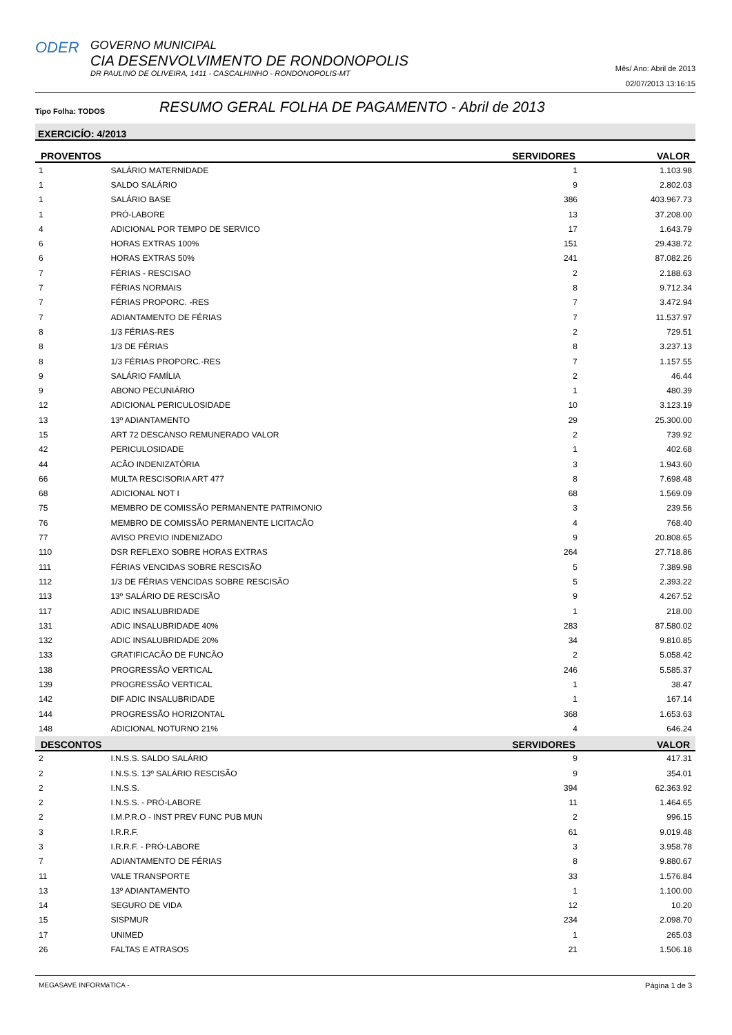ODER
GOVERNO MUNICIPAL
CIA DESENVOLVIMENTO DE RONDONOPOLIS
DR PAULINO DE OLIVEIRA, 1411 - CASCALHINHO - RONDONOPOLIS-MT
Mês/ Ano: Abril de 2013
02/07/2013 13:16:15
Tipo Folha: TODOS
RESUMO GERAL FOLHA DE PAGAMENTO - Abril de 2013
EXERCICÍO: 4/2013
| PROVENTOS | | SERVIDORES | VALOR |
| --- | --- | --- | --- |
| 1 | SALÁRIO MATERNIDADE | 1 | 1.103.98 |
| 1 | SALDO SALÁRIO | 9 | 2.802.03 |
| 1 | SALÁRIO BASE | 386 | 403.967.73 |
| 1 | PRÓ-LABORE | 13 | 37.208.00 |
| 4 | ADICIONAL POR TEMPO DE SERVICO | 17 | 1.643.79 |
| 6 | HORAS EXTRAS 100% | 151 | 29.438.72 |
| 6 | HORAS EXTRAS 50% | 241 | 87.082.26 |
| 7 | FÉRIAS - RESCISAO | 2 | 2.188.63 |
| 7 | FÉRIAS NORMAIS | 8 | 9.712.34 |
| 7 | FÉRIAS PROPORC. -RES | 7 | 3.472.94 |
| 7 | ADIANTAMENTO DE FÉRIAS | 7 | 11.537.97 |
| 8 | 1/3 FÉRIAS-RES | 2 | 729.51 |
| 8 | 1/3 DE FÉRIAS | 8 | 3.237.13 |
| 8 | 1/3 FÉRIAS PROPORC.-RES | 7 | 1.157.55 |
| 9 | SALÁRIO FAMÍLIA | 2 | 46.44 |
| 9 | ABONO PECUNIÁRIO | 1 | 480.39 |
| 12 | ADICIONAL PERICULOSIDADE | 10 | 3.123.19 |
| 13 | 13º ADIANTAMENTO | 29 | 25.300.00 |
| 15 | ART 72 DESCANSO REMUNERADO VALOR | 2 | 739.92 |
| 42 | PERICULOSIDADE | 1 | 402.68 |
| 44 | ACÃO INDENIZATÓRIA | 3 | 1.943.60 |
| 66 | MULTA RESCISORIA ART 477 | 8 | 7.698.48 |
| 68 | ADICIONAL NOT I | 68 | 1.569.09 |
| 75 | MEMBRO DE COMISSÃO PERMANENTE PATRIMONIO | 3 | 239.56 |
| 76 | MEMBRO DE COMISSÃO PERMANENTE LICITACÃO | 4 | 768.40 |
| 77 | AVISO PREVIO INDENIZADO | 9 | 20.808.65 |
| 110 | DSR REFLEXO SOBRE HORAS EXTRAS | 264 | 27.718.86 |
| 111 | FÉRIAS VENCIDAS SOBRE RESCISÃO | 5 | 7.389.98 |
| 112 | 1/3 DE FÉRIAS VENCIDAS SOBRE RESCISÃO | 5 | 2.393.22 |
| 113 | 13º SALÁRIO DE RESCISÃO | 9 | 4.267.52 |
| 117 | ADIC INSALUBRIDADE | 1 | 218.00 |
| 131 | ADIC INSALUBRIDADE 40% | 283 | 87.580.02 |
| 132 | ADIC INSALUBRIDADE 20% | 34 | 9.810.85 |
| 133 | GRATIFICACÃO DE FUNCÃO | 2 | 5.058.42 |
| 138 | PROGRESSÃO VERTICAL | 246 | 5.585.37 |
| 139 | PROGRESSÃO VERTICAL | 1 | 38.47 |
| 142 | DIF ADIC INSALUBRIDADE | 1 | 167.14 |
| 144 | PROGRESSÃO HORIZONTAL | 368 | 1.653.63 |
| 148 | ADICIONAL NOTURNO 21% | 4 | 646.24 |
| DESCONTOS | | SERVIDORES | VALOR |
| 2 | I.N.S.S. SALDO SALÁRIO | 9 | 417.31 |
| 2 | I.N.S.S. 13º SALÁRIO RESCISÃO | 9 | 354.01 |
| 2 | I.N.S.S. | 394 | 62.363.92 |
| 2 | I.N.S.S. - PRÓ-LABORE | 11 | 1.464.65 |
| 2 | I.M.P.R.O - INST PREV FUNC PUB MUN | 2 | 996.15 |
| 3 | I.R.R.F. | 61 | 9.019.48 |
| 3 | I.R.R.F. - PRÓ-LABORE | 3 | 3.958.78 |
| 7 | ADIANTAMENTO DE FÉRIAS | 8 | 9.880.67 |
| 11 | VALE TRANSPORTE | 33 | 1.576.84 |
| 13 | 13º ADIANTAMENTO | 1 | 1.100.00 |
| 14 | SEGURO DE VIDA | 12 | 10.20 |
| 15 | SISPMUR | 234 | 2.098.70 |
| 17 | UNIMED | 1 | 265.03 |
| 26 | FALTAS E ATRASOS | 21 | 1.506.18 |
MEGASAVE INFORMáTICA - Página 1 de 3